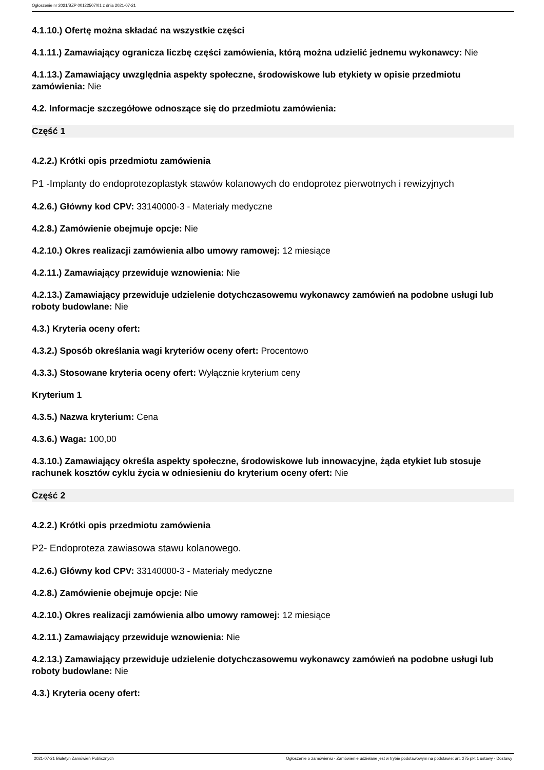Ogłoszenie nr 2021/BZP 00122507/01 z dnia 2021-07-21
4.1.10.) Ofertę można składać na wszystkie części
4.1.11.) Zamawiający ogranicza liczbę części zamówienia, którą można udzielić jednemu wykonawcy: Nie
4.1.13.) Zamawiający uwzględnia aspekty społeczne, środowiskowe lub etykiety w opisie przedmiotu zamówienia: Nie
4.2. Informacje szczegółowe odnoszące się do przedmiotu zamówienia:
Część 1
4.2.2.) Krótki opis przedmiotu zamówienia
P1 -Implanty do endoprotezoplastyk stawów kolanowych do endoprotez pierwotnych i rewizyjnych
4.2.6.) Główny kod CPV: 33140000-3 - Materiały medyczne
4.2.8.) Zamówienie obejmuje opcje: Nie
4.2.10.) Okres realizacji zamówienia albo umowy ramowej: 12 miesiące
4.2.11.) Zamawiający przewiduje wznowienia: Nie
4.2.13.) Zamawiający przewiduje udzielenie dotychczasowemu wykonawcy zamówień na podobne usługi lub roboty budowlane: Nie
4.3.) Kryteria oceny ofert:
4.3.2.) Sposób określania wagi kryteriów oceny ofert: Procentowo
4.3.3.) Stosowane kryteria oceny ofert: Wyłącznie kryterium ceny
Kryterium 1
4.3.5.) Nazwa kryterium: Cena
4.3.6.) Waga: 100,00
4.3.10.) Zamawiający określa aspekty społeczne, środowiskowe lub innowacyjne, żąda etykiet lub stosuje rachunek kosztów cyklu życia w odniesieniu do kryterium oceny ofert: Nie
Część 2
4.2.2.) Krótki opis przedmiotu zamówienia
P2- Endoproteza zawiasowa stawu kolanowego.
4.2.6.) Główny kod CPV: 33140000-3 - Materiały medyczne
4.2.8.) Zamówienie obejmuje opcje: Nie
4.2.10.) Okres realizacji zamówienia albo umowy ramowej: 12 miesiące
4.2.11.) Zamawiający przewiduje wznowienia: Nie
4.2.13.) Zamawiający przewiduje udzielenie dotychczasowemu wykonawcy zamówień na podobne usługi lub roboty budowlane: Nie
4.3.) Kryteria oceny ofert:
2021-07-21 Biuletyn Zamówień Publicznych Ogłoszenie o zamówieniu - Zamówienie udzielane jest w trybie podstawowym na podstawie: art. 275 pkt 1 ustawy - Dostawy